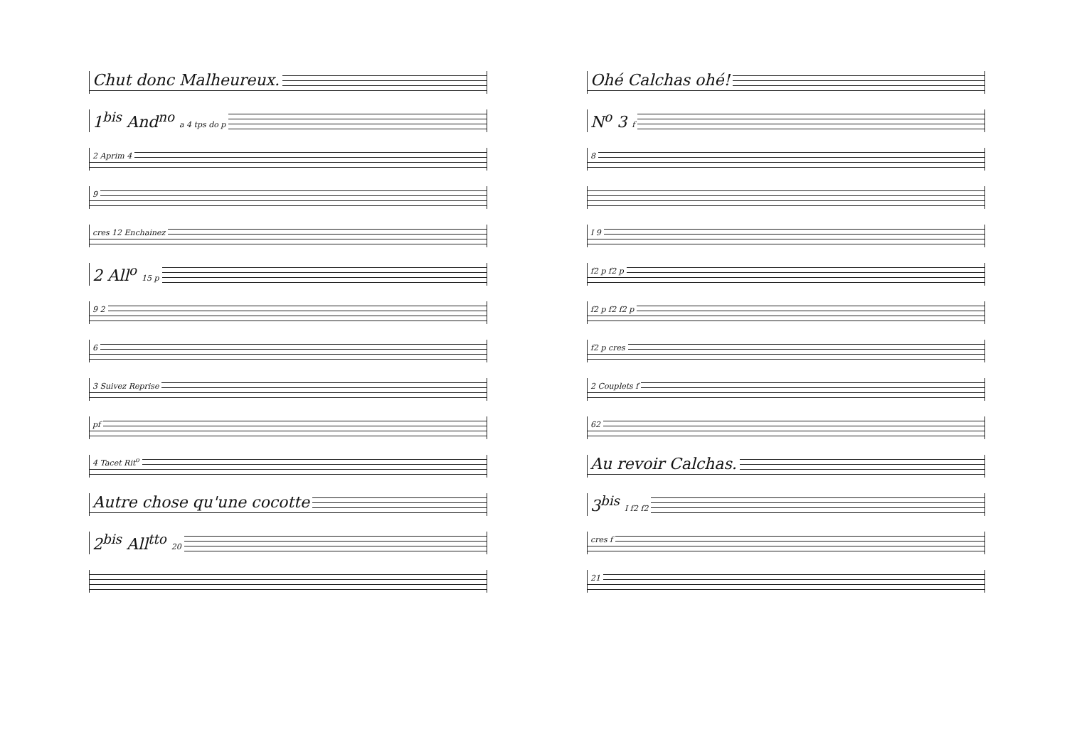Chut donc Malheureux.
1<sup>bis</sup> And<sup>no</sup> a 4 tps do p
2 Aprim 4
9
cres 12 Enchainez
2 All<sup>o</sup> 15 p
9 2
6
3 Suivez Reprise
pf
4 Tacet Rit<sup>o</sup>
Autre chose qu'une cocotte
2<sup>bis</sup> All<sup>tto</sup> 20
Ohé Calchas ohé!
N<sup>o</sup> 3 f
8
I 9
f2 p f2 p
f2 p f2 f2 p
f2 p cres
2 Couplets f
62
Au revoir Calchas.
3<sup>bis</sup> I f2 f2
cres f
21